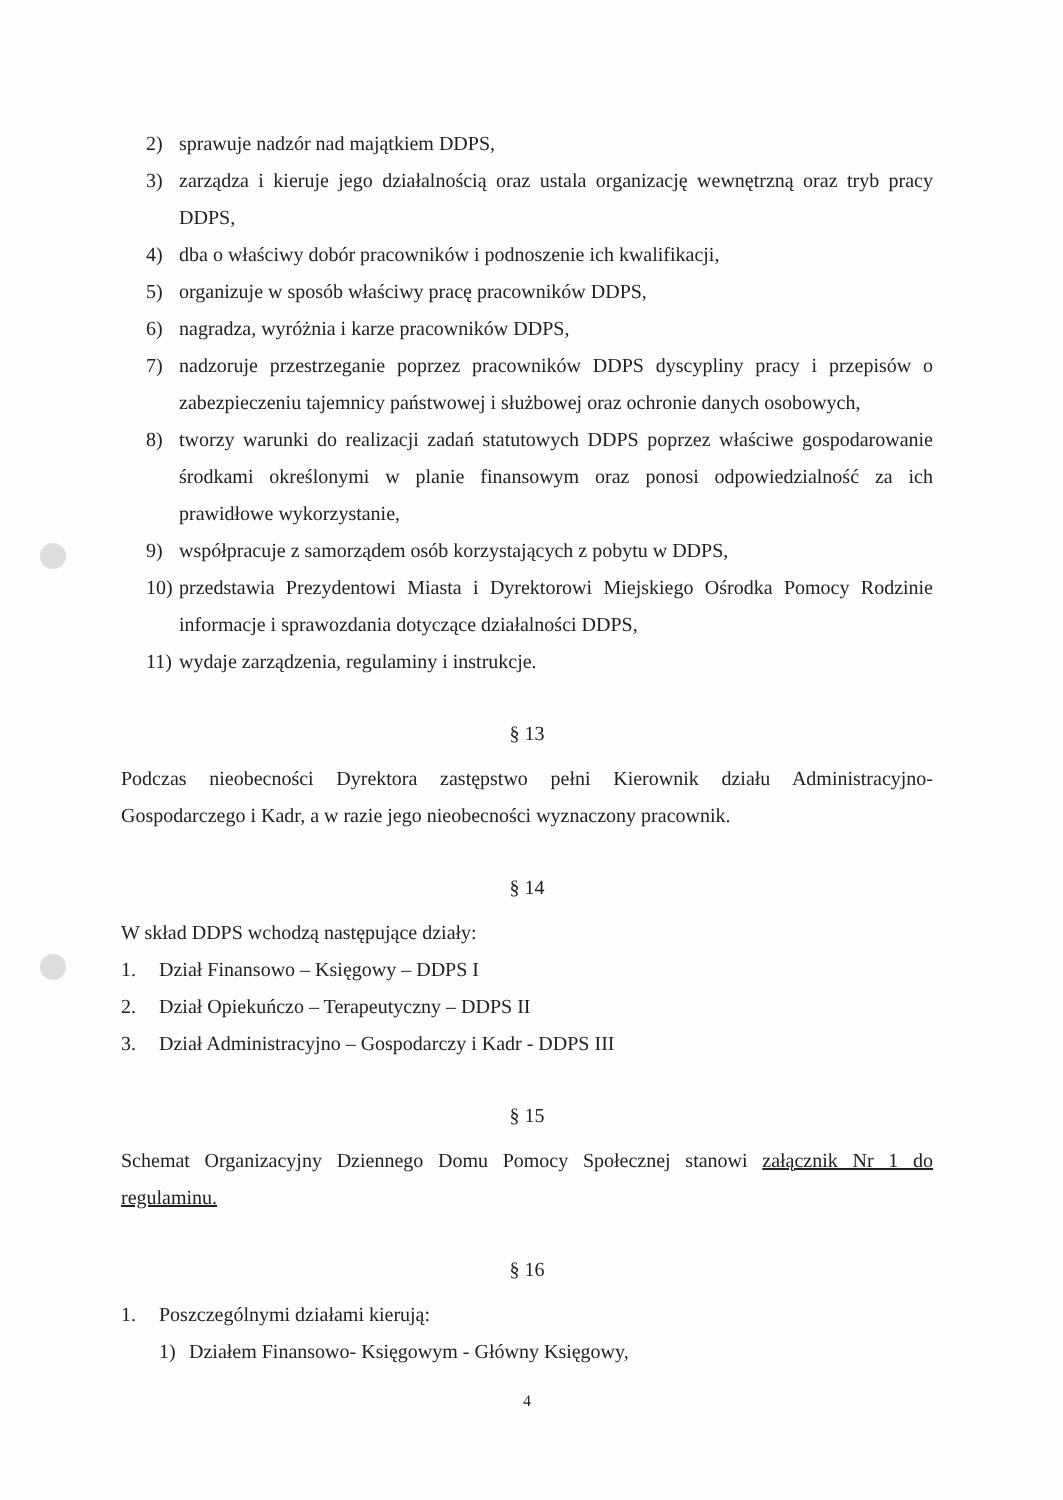2) sprawuje nadzór nad majątkiem DDPS,
3) zarządza i kieruje jego działalnością oraz ustala organizację wewnętrzną oraz tryb pracy DDPS,
4) dba o właściwy dobór pracowników i podnoszenie ich kwalifikacji,
5) organizuje w sposób właściwy pracę pracowników DDPS,
6) nagradza, wyróżnia i karze pracowników DDPS,
7) nadzoruje przestrzeganie poprzez pracowników DDPS dyscypliny pracy i przepisów o zabezpieczeniu tajemnicy państwowej i służbowej oraz ochronie danych osobowych,
8) tworzy warunki do realizacji zadań statutowych DDPS poprzez właściwe gospodarowanie środkami określonymi w planie finansowym oraz ponosi odpowiedzialność za ich prawidłowe wykorzystanie,
9) współpracuje z samorządem osób korzystających z pobytu w DDPS,
10) przedstawia Prezydentowi Miasta i Dyrektorowi Miejskiego Ośrodka Pomocy Rodzinie informacje i sprawozdania dotyczące działalności DDPS,
11) wydaje zarządzenia, regulaminy i instrukcje.
§ 13
Podczas nieobecności Dyrektora zastępstwo pełni Kierownik działu Administracyjno-Gospodarczego i Kadr, a w razie jego nieobecności wyznaczony pracownik.
§ 14
W skład DDPS wchodzą następujące działy:
1. Dział Finansowo – Księgowy – DDPS I
2. Dział Opiekuńczo – Terapeutyczny – DDPS II
3. Dział Administracyjno – Gospodarczy i Kadr - DDPS III
§ 15
Schemat Organizacyjny Dziennego Domu Pomocy Społecznej stanowi załącznik Nr 1 do regulaminu.
§ 16
1. Poszczególnymi działami kierują:
1) Działem Finansowo- Księgowym - Główny Księgowy,
4